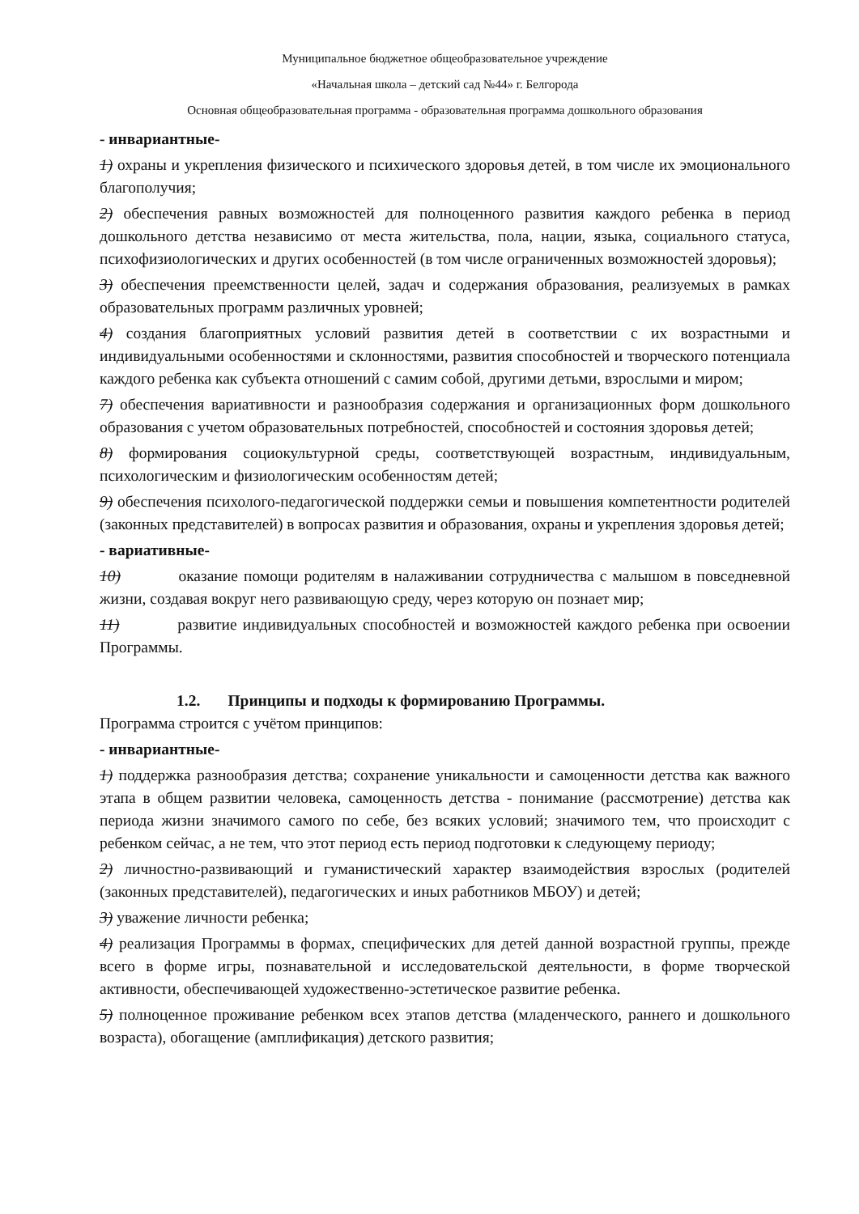Муниципальное бюджетное общеобразовательное учреждение
«Начальная школа – детский сад №44» г. Белгорода
Основная общеобразовательная программа - образовательная программа дошкольного образования
- инвариантные-
1) охраны и укрепления физического и психического здоровья детей, в том числе их эмоционального благополучия;
2) обеспечения равных возможностей для полноценного развития каждого ребенка в период дошкольного детства независимо от места жительства, пола, нации, языка, социального статуса, психофизиологических и других особенностей (в том числе ограниченных возможностей здоровья);
3) обеспечения преемственности целей, задач и содержания образования, реализуемых в рамках образовательных программ различных уровней;
4) создания благоприятных условий развития детей в соответствии с их возрастными и индивидуальными особенностями и склонностями, развития способностей и творческого потенциала каждого ребенка как субъекта отношений с самим собой, другими детьми, взрослыми и миром;
7) обеспечения вариативности и разнообразия содержания и организационных форм дошкольного образования с учетом образовательных потребностей, способностей и состояния здоровья детей;
8) формирования социокультурной среды, соответствующей возрастным, индивидуальным, психологическим и физиологическим особенностям детей;
9) обеспечения психолого-педагогической поддержки семьи и повышения компетентности родителей (законных представителей) в вопросах развития и образования, охраны и укрепления здоровья детей;
- вариативные-
10) оказание помощи родителям в налаживании сотрудничества с малышом в повседневной жизни, создавая вокруг него развивающую среду, через которую он познает мир;
11) развитие индивидуальных способностей и возможностей каждого ребенка при освоении Программы.
1.2. Принципы и подходы к формированию Программы.
Программа строится с учётом принципов:
- инвариантные-
1) поддержка разнообразия детства; сохранение уникальности и самоценности детства как важного этапа в общем развитии человека, самоценность детства - понимание (рассмотрение) детства как периода жизни значимого самого по себе, без всяких условий; значимого тем, что происходит с ребенком сейчас, а не тем, что этот период есть период подготовки к следующему периоду;
2) личностно-развивающий и гуманистический характер взаимодействия взрослых (родителей (законных представителей), педагогических и иных работников МБОУ) и детей;
3) уважение личности ребенка;
4) реализация Программы в формах, специфических для детей данной возрастной группы, прежде всего в форме игры, познавательной и исследовательской деятельности, в форме творческой активности, обеспечивающей художественно-эстетическое развитие ребенка.
5) полноценное проживание ребенком всех этапов детства (младенческого, раннего и дошкольного возраста), обогащение (амплификация) детского развития;